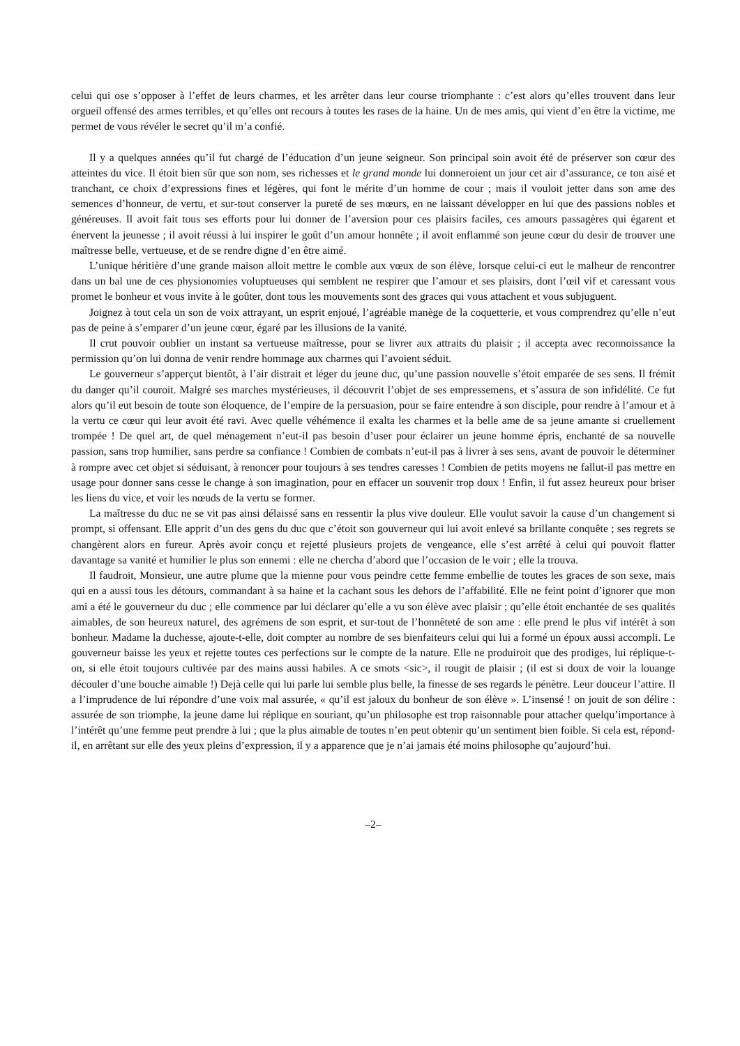celui qui ose s’opposer à l’effet de leurs charmes, et les arrêter dans leur course triomphante : c’est alors qu’elles trouvent dans leur orgueil offensé des armes terribles, et qu’elles ont recours à toutes les rases de la haine. Un de mes amis, qui vient d’en être la victime, me permet de vous révéler le secret qu’il m’a confié.
Il y a quelques années qu’il fut chargé de l’éducation d’un jeune seigneur. Son principal soin avoit été de préserver son cœur des atteintes du vice. Il étoit bien sûr que son nom, ses richesses et le grand monde lui donneroient un jour cet air d’assurance, ce ton aisé et tranchant, ce choix d’expressions fines et légères, qui font le mérite d’un homme de cour ; mais il vouloit jetter dans son ame des semences d’honneur, de vertu, et sur-tout conserver la pureté de ses mœurs, en ne laissant développer en lui que des passions nobles et généreuses. Il avoit fait tous ses efforts pour lui donner de l’aversion pour ces plaisirs faciles, ces amours passagères qui égarent et énervent la jeunesse ; il avoit réussi à lui inspirer le goût d’un amour honnête ; il avoit enflammé son jeune cœur du desir de trouver une maîtresse belle, vertueuse, et de se rendre digne d’en être aimé.
L’unique héritière d’une grande maison alloit mettre le comble aux vœux de son élève, lorsque celui-ci eut le malheur de rencontrer dans un bal une de ces physionomies voluptueuses qui semblent ne respirer que l’amour et ses plaisirs, dont l’œil vif et caressant vous promet le bonheur et vous invite à le goûter, dont tous les mouvements sont des graces qui vous attachent et vous subjuguent.
Joignez à tout cela un son de voix attrayant, un esprit enjoué, l’agréable manège de la coquetterie, et vous comprendrez qu’elle n’eut pas de peine à s’emparer d’un jeune cœur, égaré par les illusions de la vanité.
Il crut pouvoir oublier un instant sa vertueuse maîtresse, pour se livrer aux attraits du plaisir ; il accepta avec reconnoissance la permission qu’on lui donna de venir rendre hommage aux charmes qui l’avoient séduit.
Le gouverneur s’apperçut bientôt, à l’air distrait et léger du jeune duc, qu’une passion nouvelle s’étoit emparée de ses sens. Il frémit du danger qu’il couroit. Malgré ses marches mystérieuses, il découvrit l’objet de ses empressemens, et s’assura de son infidélité. Ce fut alors qu’il eut besoin de toute son éloquence, de l’empire de la persuasion, pour se faire entendre à son disciple, pour rendre à l’amour et à la vertu ce cœur qui leur avoit été ravi. Avec quelle véhémence il exalta les charmes et la belle ame de sa jeune amante si cruellement trompée ! De quel art, de quel ménagement n’eut-il pas besoin d’user pour éclairer un jeune homme épris, enchanté de sa nouvelle passion, sans trop humilier, sans perdre sa confiance ! Combien de combats n’eut-il pas à livrer à ses sens, avant de pouvoir le déterminer à rompre avec cet objet si séduisant, à renoncer pour toujours à ses tendres caresses ! Combien de petits moyens ne fallut-il pas mettre en usage pour donner sans cesse le change à son imagination, pour en effacer un souvenir trop doux ! Enfin, il fut assez heureux pour briser les liens du vice, et voir les nœuds de la vertu se former.
La maîtresse du duc ne se vit pas ainsi délaissé sans en ressentir la plus vive douleur. Elle voulut savoir la cause d’un changement si prompt, si offensant. Elle apprit d’un des gens du duc que c’étoit son gouverneur qui lui avoit enlevé sa brillante conquête ; ses regrets se changèrent alors en fureur. Après avoir conçu et rejetté plusieurs projets de vengeance, elle s’est arrêté à celui qui pouvoit flatter davantage sa vanité et humilier le plus son ennemi : elle ne chercha d’abord que l’occasion de le voir ; elle la trouva.
Il faudroit, Monsieur, une autre plume que la mienne pour vous peindre cette femme embellie de toutes les graces de son sexe, mais qui en a aussi tous les détours, commandant à sa haine et la cachant sous les dehors de l’affabilité. Elle ne feint point d’ignorer que mon ami a été le gouverneur du duc ; elle commence par lui déclarer qu’elle a vu son élève avec plaisir ; qu’elle étoit enchantée de ses qualités aimables, de son heureux naturel, des agrémens de son esprit, et sur-tout de l’honnêteté de son ame : elle prend le plus vif intérêt à son bonheur. Madame la duchesse, ajoute-t-elle, doit compter au nombre de ses bienfaiteurs celui qui lui a formé un époux aussi accompli. Le gouverneur baisse les yeux et rejette toutes ces perfections sur le compte de la nature. Elle ne produiroit que des prodiges, lui réplique-t-on, si elle étoit toujours cultivée par des mains aussi habiles. A ce smots <sic>, il rougit de plaisir ; (il est si doux de voir la louange découler d’une bouche aimable !) Dejà celle qui lui parle lui semble plus belle, la finesse de ses regards le pénètre. Leur douceur l’attire. Il a l’imprudence de lui répondre d’une voix mal assurée, « qu’il est jaloux du bonheur de son élève ». L’insensé ! on jouit de son délire : assurée de son triomphe, la jeune dame lui réplique en souriant, qu’un philosophe est trop raisonnable pour attacher quelqu’importance à l’intérêt qu’une femme peut prendre à lui ; que la plus aimable de toutes n’en peut obtenir qu’un sentiment bien foible. Si cela est, répond-il, en arrêtant sur elle des yeux pleins d’expression, il y a apparence que je n’ai jamais été moins philosophe qu’aujourd’hui.
–2–